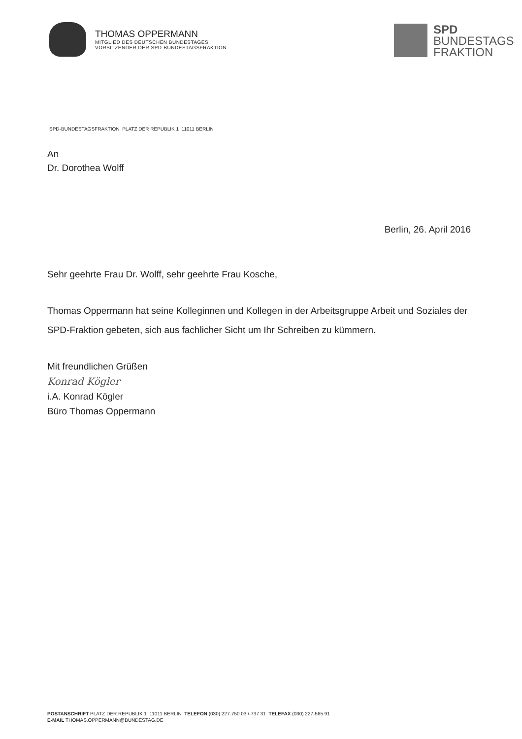THOMAS OPPERMANN
MITGLIED DES DEUTSCHEN BUNDESTAGES
VORSITZENDER DER SPD-BUNDESTAGSFRAKTION
SPD
BUNDESTAGS
FRAKTION
SPD-BUNDESTAGSFRAKTION PLATZ DER REPUBLIK 1 11011 BERLIN
An
Dr. Dorothea Wolff
Berlin, 26. April 2016
Sehr geehrte Frau Dr. Wolff, sehr geehrte Frau Kosche,
Thomas Oppermann hat seine Kolleginnen und Kollegen in der Arbeitsgruppe Arbeit und Soziales der SPD-Fraktion gebeten, sich aus fachlicher Sicht um Ihr Schreiben zu kümmern.
Mit freundlichen Grüßen
Konrad Kögler
i.A. Konrad Kögler
Büro Thomas Oppermann
POSTANSCHRIFT PLATZ DER REPUBLIK 1 11011 BERLIN TELEFON (030) 227-750 03 /-737 31 TELEFAX (030) 227-565 91
E-MAIL THOMAS.OPPERMANN@BUNDESTAG.DE